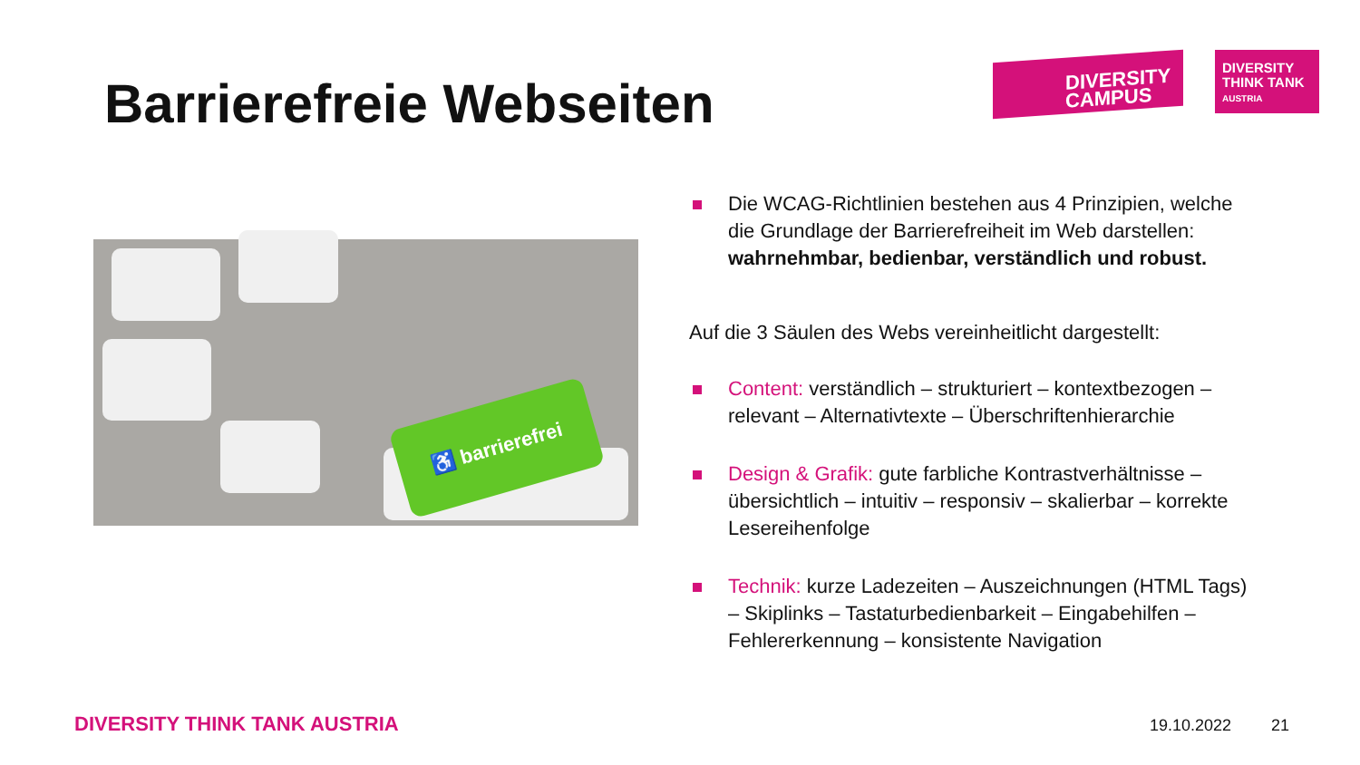Barrierefreie Webseiten
DIVERSITY
CAMPUS
DIVERSITY
THINK TANK
AUSTRIA
♿ barrierefrei
Die WCAG-Richtlinien bestehen aus 4 Prinzipien, welche die Grundlage der Barrierefreiheit im Web darstellen: wahrnehmbar, bedienbar, verständlich und robust.
Auf die 3 Säulen des Webs vereinheitlicht dargestellt:
Content: verständlich – strukturiert – kontextbezogen – relevant – Alternativtexte – Überschriftenhierarchie
Design & Grafik: gute farbliche Kontrastverhältnisse – übersichtlich – intuitiv – responsiv – skalierbar – korrekte Lesereihenfolge
Technik: kurze Ladezeiten – Auszeichnungen (HTML Tags) – Skiplinks – Tastaturbedienbarkeit – Eingabehilfen – Fehlererkennung – konsistente Navigation
DIVERSITY THINK TANK AUSTRIA 19.10.2022 21